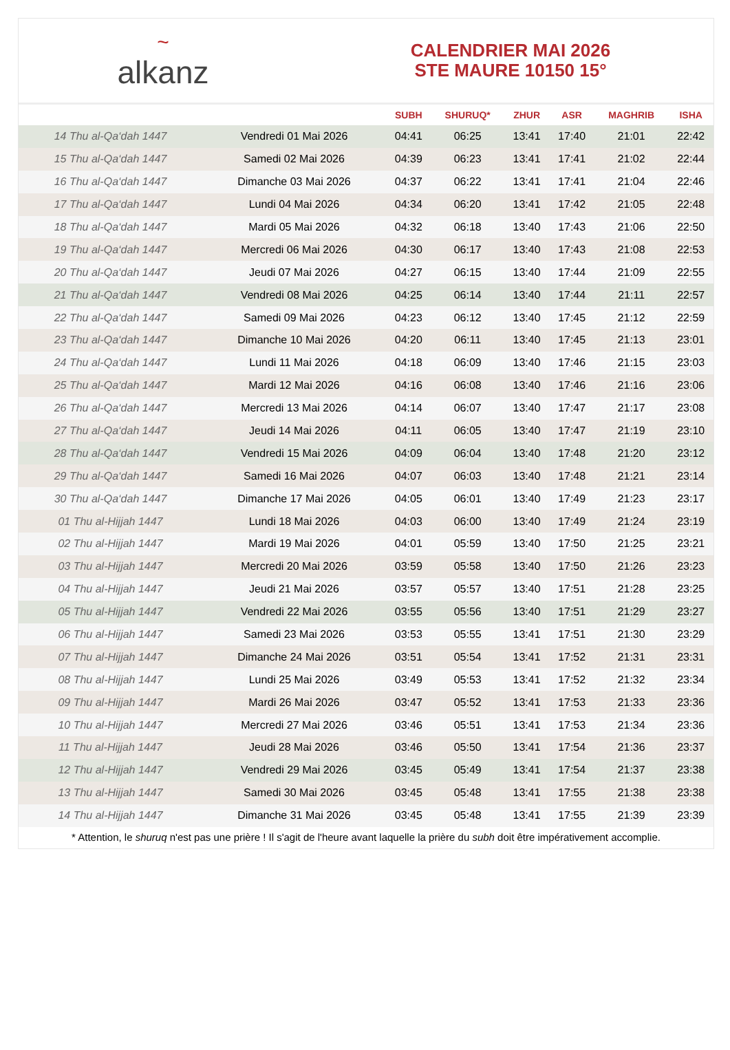~
alkanz
CALENDRIER MAI 2026
STE MAURE 10150 15°
| | | SUBH | SHURUQ* | ZHUR | ASR | MAGHRIB | ISHA |
| --- | --- | --- | --- | --- | --- | --- | --- |
| 14 Thu al-Qa‘dah 1447 | Vendredi 01 Mai 2026 | 04:41 | 06:25 | 13:41 | 17:40 | 21:01 | 22:42 |
| 15 Thu al-Qa‘dah 1447 | Samedi 02 Mai 2026 | 04:39 | 06:23 | 13:41 | 17:41 | 21:02 | 22:44 |
| 16 Thu al-Qa‘dah 1447 | Dimanche 03 Mai 2026 | 04:37 | 06:22 | 13:41 | 17:41 | 21:04 | 22:46 |
| 17 Thu al-Qa‘dah 1447 | Lundi 04 Mai 2026 | 04:34 | 06:20 | 13:41 | 17:42 | 21:05 | 22:48 |
| 18 Thu al-Qa‘dah 1447 | Mardi 05 Mai 2026 | 04:32 | 06:18 | 13:40 | 17:43 | 21:06 | 22:50 |
| 19 Thu al-Qa‘dah 1447 | Mercredi 06 Mai 2026 | 04:30 | 06:17 | 13:40 | 17:43 | 21:08 | 22:53 |
| 20 Thu al-Qa‘dah 1447 | Jeudi 07 Mai 2026 | 04:27 | 06:15 | 13:40 | 17:44 | 21:09 | 22:55 |
| 21 Thu al-Qa‘dah 1447 | Vendredi 08 Mai 2026 | 04:25 | 06:14 | 13:40 | 17:44 | 21:11 | 22:57 |
| 22 Thu al-Qa‘dah 1447 | Samedi 09 Mai 2026 | 04:23 | 06:12 | 13:40 | 17:45 | 21:12 | 22:59 |
| 23 Thu al-Qa‘dah 1447 | Dimanche 10 Mai 2026 | 04:20 | 06:11 | 13:40 | 17:45 | 21:13 | 23:01 |
| 24 Thu al-Qa‘dah 1447 | Lundi 11 Mai 2026 | 04:18 | 06:09 | 13:40 | 17:46 | 21:15 | 23:03 |
| 25 Thu al-Qa‘dah 1447 | Mardi 12 Mai 2026 | 04:16 | 06:08 | 13:40 | 17:46 | 21:16 | 23:06 |
| 26 Thu al-Qa‘dah 1447 | Mercredi 13 Mai 2026 | 04:14 | 06:07 | 13:40 | 17:47 | 21:17 | 23:08 |
| 27 Thu al-Qa‘dah 1447 | Jeudi 14 Mai 2026 | 04:11 | 06:05 | 13:40 | 17:47 | 21:19 | 23:10 |
| 28 Thu al-Qa‘dah 1447 | Vendredi 15 Mai 2026 | 04:09 | 06:04 | 13:40 | 17:48 | 21:20 | 23:12 |
| 29 Thu al-Qa‘dah 1447 | Samedi 16 Mai 2026 | 04:07 | 06:03 | 13:40 | 17:48 | 21:21 | 23:14 |
| 30 Thu al-Qa‘dah 1447 | Dimanche 17 Mai 2026 | 04:05 | 06:01 | 13:40 | 17:49 | 21:23 | 23:17 |
| 01 Thu al-Hijjah 1447 | Lundi 18 Mai 2026 | 04:03 | 06:00 | 13:40 | 17:49 | 21:24 | 23:19 |
| 02 Thu al-Hijjah 1447 | Mardi 19 Mai 2026 | 04:01 | 05:59 | 13:40 | 17:50 | 21:25 | 23:21 |
| 03 Thu al-Hijjah 1447 | Mercredi 20 Mai 2026 | 03:59 | 05:58 | 13:40 | 17:50 | 21:26 | 23:23 |
| 04 Thu al-Hijjah 1447 | Jeudi 21 Mai 2026 | 03:57 | 05:57 | 13:40 | 17:51 | 21:28 | 23:25 |
| 05 Thu al-Hijjah 1447 | Vendredi 22 Mai 2026 | 03:55 | 05:56 | 13:40 | 17:51 | 21:29 | 23:27 |
| 06 Thu al-Hijjah 1447 | Samedi 23 Mai 2026 | 03:53 | 05:55 | 13:41 | 17:51 | 21:30 | 23:29 |
| 07 Thu al-Hijjah 1447 | Dimanche 24 Mai 2026 | 03:51 | 05:54 | 13:41 | 17:52 | 21:31 | 23:31 |
| 08 Thu al-Hijjah 1447 | Lundi 25 Mai 2026 | 03:49 | 05:53 | 13:41 | 17:52 | 21:32 | 23:34 |
| 09 Thu al-Hijjah 1447 | Mardi 26 Mai 2026 | 03:47 | 05:52 | 13:41 | 17:53 | 21:33 | 23:36 |
| 10 Thu al-Hijjah 1447 | Mercredi 27 Mai 2026 | 03:46 | 05:51 | 13:41 | 17:53 | 21:34 | 23:36 |
| 11 Thu al-Hijjah 1447 | Jeudi 28 Mai 2026 | 03:46 | 05:50 | 13:41 | 17:54 | 21:36 | 23:37 |
| 12 Thu al-Hijjah 1447 | Vendredi 29 Mai 2026 | 03:45 | 05:49 | 13:41 | 17:54 | 21:37 | 23:38 |
| 13 Thu al-Hijjah 1447 | Samedi 30 Mai 2026 | 03:45 | 05:48 | 13:41 | 17:55 | 21:38 | 23:38 |
| 14 Thu al-Hijjah 1447 | Dimanche 31 Mai 2026 | 03:45 | 05:48 | 13:41 | 17:55 | 21:39 | 23:39 |
* Attention, le shuruq n'est pas une prière ! Il s'agit de l'heure avant laquelle la prière du subh doit être impérativement accomplie.